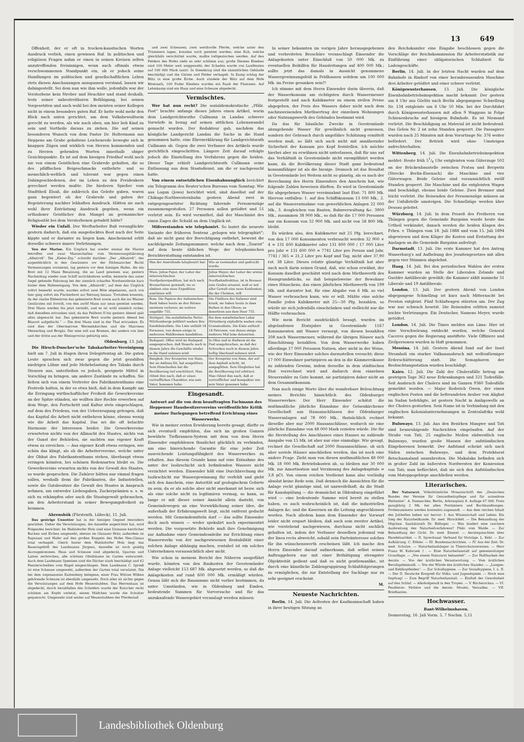13 649
Offenheit, der er oft in trocken-kaustischen Worten Ausdruck verlieh, einen gewissen Ruf. In politischen und religiösen Fragen nahm er einen in seinen Kreisen selten anzutreffenden freisinnigen, wenn auch oftmals etwas verschwommenen Standpunkt ein, ob er jedoch seine Handlungen im politischen und gesellschaftlichen Leben stets diesen Anschauungen anzupassen verstand, lassen wir dahingestellt. Sei dem nun wie ihm wolle, jedenfalls war der Verstorbene kein Streber und Heuchler und stand deshalb, trotz seiner unbestreitbaren Befähigung, bei seinen Vorgesetzten und auch wohl bei den meisten seiner Kollegen nicht in einem besonders guten Ruf. Er hatte wohl mehr den Blick nach unten gerichtet, um dem Volksbewußtsein gerecht zu werden, als wie nach oben, um hier lieb Kind zu sein und Vortheile daraus zu ziehen. Die auf seinen besonderen Wunsch von dem Pastor Dr. Holtermann aus Heppens am Grabe gehaltene Leichenrede bewegte sich in knappen Zügen und wirklich von Herzen kommenden und zu Herzen gehenden Worten innerhalb obiger Gesichtspunkte. Es ist auf dem hiesigen Friedhof wohl noch nie von einem Geistlichen eine Grabrede gehalten, die so des pfäffischen Beigeschmacks entbehrte und so menschlich-weltlich und tolerant war gegen einen Dahingeschiedenen, der im Leben zu den Freidenkern gerechnet werden mußte. Die biederen Spießer vom Stadttheil Elsaß, die zahlreich das Geleite gaben, waren ganz begeistert ob der Grabrede und gaben der Begeisterung nachher lebhaften Ausdruck. Hätten sie auch wohl ihrer Entrüstung Ausdruck gegeben, wenn ein orthodoxer Geistlicher den Mangel an germanischer Religiosität bei dem Verstorbenen getadelt hätte?
Wieder ein Unfall. Der Werftarbeiter Buß verunglückte gestern dadurch, daß ein ausgedocktes Boot nach der Seite kippte und er darunter zu liegen kam. Anscheinend erlitt derselbe schwere innere Verletzungen.
Von der Marine. Ein Unglück hat wieder einmal die Marine betroffen und zwar Mannschaften vom Vermessungsfahrzeug „Albatroß“. Die „Kieler-Ztg.“ schreibt darüber: „Der „Albatroß“, der augenblicklich in den Gewässern vor der Dithmarscher Bucht Vermessungen vornimmt, lag gestern vor dem hiesigen Hafen. Als ein Boot mit 12 Mann Besatzung, die an Land gewesen war, gestern Nachmittag wieder zum Schiff zurückkehren wollte, kenterte das unter Segel gehende Fahrzeug bei der ziemlich scharfen Nordwestbrise kurz hinter dem Hafeneingang. Von dem „Albatroß“, auf dem das Unglück sofort bemerkt wurde, wurden sofort zwei Böte abgelassen, auch von hier ging sofort ein Fischerboot zur Rettung hinaus. Trotzdem konnten, da der starke Ebbestrom das gekenterte Boot sowie auch die ins Wasser Gestürzten mit fortriß, von den zwölf Mann nur neun gerettet werden. Drei Mann werden bis jetzt vermißt, und es ist wohl ziemlich sicher, daß dieselben ertrunken sind, da das Peilboot II bis gestern Abend spät alles abgesucht hat. Das gekenterte Boot wurde gestern Abend bei Blauort aufgefischt.“ — Die drei Mann sind in der That ertrunken. Es sind dies der Obermatrose Wermelskirchen und die Matrosen Meinerling und Borgäs. Der eine soll aus Bremen, der andere von hier und der dritte aus der Rheinprovinz gebürtig sein.
Oldenburg, 13. Juli.
Die Hirsch-Duncker'sche Tabakarbeiter-Vereinigung hielt am 7. Juli in Hagen ihren Delegirtentag ab. Die guten Leute sprachen sich zwar gegen die jetzt gezahlten niedrigen Löhne und jede Mehrbelastung des Tabaks durch Steuern aus, unterließen es jedoch, geeignete Mittel in Vorschlag zu bringen, um andere Zustände zu schaffen. Sie ließen sich von einem Vertreter des Fabrikantenthums eine Festrede halten, in der es etwa hieß, daß in dem Kampfe um die Erringung wirthschaftlicher Freiheit die Gewerkvereine an der Spitze ständen, sie wollten ihre Rechte erwerben auf dem Wege, den Fortschritt und Kultur stets eingeschlagen, auf dem des Friedens, von der Ueberzeugung getragen, daß das Kapital die Arbeit nicht entbehren könne, ebenso wenig wie die Arbeit das Kapital. Das sei die oft belachte Harmonie der Interessen beider. Die Gewerkvereine erwarteten nichts von der Allmacht des Staates, nichts von der Gunst der Behörden, sie suchten aus eigener Kraft etwas zu erreichen. — Aus eigener Kraft etwas erringen, wie schön das klingt, als ob die Arbeitervereine, welche unter der Obhut des Fabrikantenthums stehen, überhaupt etwas erringen könnten, bei schönen Redensarten bleibt es. Die Gewerkvereine erwarten nichts von der Gewalt des Staates, so wurde gesprochen. Die Zuhörer hätten nur einmal fragen sollen, weshalb denn die Fabrikanten, die Industriellen, sowie die Gutsbesitzer die Gewalt des Staates in Anspruch nehmen, um entweder Liebesgaben, Zuckerprämien u. s. w. sich zu erkämpfen oder auch die Staatsgewalt gebrauchen, um den Arbeiterstand in seiner Bewegungsfreiheit zu hemmen.
Ahrensbök (Fürstenth. Lübeck), 11. Juli.
Das gestrige Unwetter hat in der hiesigen Gegend besonders gewüthet. Ueber die Verwüstungen, die dasselbe angerichtet hat, wird Folgendes berichtet: Im Wahlsdorfer Holz sind eine Unmasse herrlicher Buchen und Eichen umgeweht, ebenso im Glasauer Holz; außerdem ist Rapssaat und Hafer auf den großen Koppeln des Hofes Neu-Glasau total verhagelt. Gleich hinter dem Wahlsdorfer Holz liegt das Bauerngehöft des Landmanns Jürgens, dasselbe ist noch gnädig davongekommen. Haus und Scheune sind abgedeckt, Sparren und Latten zerbrochen, alle schönen Obstbäume im Garten entwurzelt. Auch dem Landmann Speetzen sind die Dächer stark beschädigt und 42 Fensterscheiben vom Hagel eingeschlagen. Dem Landmann C. Sprieß ist eine Scheune umgeweht, außerdem der Garten total verwüstet. Die bei dem sogenannten Kattenberg belegene, einer Frau Wittwe Wilken gehörende Scheune ist ebenfalls umgeweht. Doch alles ist nichts gegen die Verwüstungen auf dem Hofe Heuerstubben. Das Herrenhaus ist abgedeckt, durch herabfallen des Schiefers wurde der Kutscher recht schlimm am Kopfe verletzt, einem Mädchen wurde die Schulter gequetscht. Umgeweht sind weiter auf Heuerstubben der Pferdestall
und zwei Scheunen; zwei werthvolle Pferde, welche unter den Trümmern lagen, konnten noch gerettet werden; eine Kuh, welche gleichfalls verschüttet wurde, mußte todtgestochen werden. Auf den Feldern des Hofes sieht es sehr schlimm aus; große Diemen Kleeheu sind 100 Meter weit weggeweht; der Schaden wurde von Landleuten auf 100 000 Mark taxirt. In Steenkrug sind die sämmtlichen Gebäude beschädigt und die Gärten und Felder verhagelt. In Kamp schlug der Blitz in eine große Eiche. Auch zündete der Blitz auf dem Hofe Blomnath, 100 Fuder Kleeheu wurden ein Raub der Flammen. Auf Lehmkamp sind ein Haus und eine Scheune abgedeckt.
Vermischtes.
Wer hat nun recht? Die sozialdemokratische „Pfälz. Post“ brachte anfangs dieses Jahres einen Artikel, worin dem Landgerichtsrathe Cullmann in Landau schwere Vorwürfe in bezug auf seinen sittlichen Lebenswandel gemacht wurden. Der Redakteur gab, nachdem das königliche Landgericht Landau die Sache in die Hand genommen hatte, eine Ehrenerklärung für Landgerichtsrath Cullmann ab. Gegen die zwei Verfasser des Artikels wurde gerichtlich eingeschritten. Längere Zeit darauf erfolgte jedoch die Einstellung des Verfahrens gegen die beiden. Dieser Tage erhielt Landgerichtsrath Cullmann seine Entlassung aus dem Staatsdienst, um die er nachgesucht hatte.
Von einem entsetzlichen Eisenbahnunglück berichtet ein Telegramm des Reuter'schen Bureaus vom Sonntag: Wie aus Logan (Jowa) berichtet wird, sind daselbst auf der Chikago-Northwesternbahn gestern Abend zwei in entgegengesetzter Richtung fahrende Personenzüge zusammengestoßen. 27 Personen sollen getödtet und 51 verletzt sein. Es wird vermuthet, daß der Maschinist des einen Zuges die Schuld an dem Unglück ist.
Mißverstanden wie telephonirt. So lautet die neueste Variante der früheren Sentenz „gelogen wie telegraphirt“; daß sie nicht ganz der Berechtigung entbehrt, beweist die nachfolgende Zeitungsnummer, welche nach dem „Tourist“ auf dem heute üblichen Wege der telephonischen Berichterstattung entstanden ist.
| Was der Ausrufende telephonirt hat: | Wie es verstanden und gedruckt wurde: |
| --- | --- |
| Wien. Julius Payer, der Leiter der österreichischen Nordpolarexpedition, hat sich nach Bremerhaven gewandt, wo er alsdann eine neue Expedition ausrüsten will. | Julius Meyer, der Leiter der ersten österreichischen Nordbahndirektion, ist in Bremen zum Grafen ernannt, weil er mit aller Gewalt eine neue Konfession, die der Christen, will. |
| Rom. Die Papiere der italienischen Bank haben heute an den Börsen meistens verloren; sie notiren ungefähr 755. | Die Füsiliere der Italiener sind krank, sie haben heute in dass Reihen in den Ohren; es desertiren aus dem Heer 755. |
| Stuttgart. Die sozialistische Partei Württembergs publizirt soeben ihre Kandidatenliste. Die Liste enthält 18 Personen, von denen einige in mehreren Wahlkreisen kandidiren. | Bei dem sozialistischen Lakai Hirtenberg explodirte soeben eine Granatenkiste. Die Kiste enthielt 18 Patronen, von denen einige mehrere Mal leise detonirten. |
| Budapest. Offen wird im Budapest ausgesprochen, daß Weserle noch in diesem Jahre die Geschäfte wieder in die Hand nehmen wird. | In Ofen und in Budweis ist die Pest ausgebrochen, so daß der Schrecken noch in diesem Jahre heftig überhand nehmen wird. |
| Bangkok. Der Kronprinz von Siam, der an Asthma litt, hat ausgelitten. Sein Hinscheiden hat die Bevölkerung tief erschüttert. Man rühmt ihm nach, daß er einen vortrefflichen Charakter, wie sein Vater, besessen habe. | Der Kronprinz von Siam, der auf dem Asphalt schritt, ist ausgeglitten. Sein Hingleiten hat die Bevölkerung tief erbittert. Man rühmt ihm nach, daß er vortrefflicher und kompakter wie sein Vater gesessen habe. |
Eingesandt.
Antwort auf die von dem beauftragten Fachmann des Heppenser Hausbesitzervereins veröffentlichte Kritik meiner Darlegungen betreffend Errichtung eines Wasserwerks.
Wie in meiner ersten Erwiderung bereits gesagt, dürfte es sich eventuell empfehlen, das sich im großen Ganzen bewährte Tiefbrunnen-System mit dem von dem Herrn Einsender empfohlenen thunlichst glücklich zu verbinden, um eine hinreichende Garantie für eine jeder Zeit ausreichende Leistungsfähigkeit des Wasserwerkes zu erhalten. Aus diesem Grunde kann auf eine Entnahme des unter der Isolirschicht sich befindenden Wassers nicht verzichtet werden. Einsender hält eine Durchbrechung der Isolirschicht zur Wassergewinnung für verfehlt und giebt sich den Anschein, eine Autorität auf geologischem Gebiete zu sein; da er als solche aber nicht anerkannt ist bezw. sich als eine solche nicht zu legitimiren vermag, so kann, so lange er mit dieser seiner Ansicht allein dasteht, von Gemeindewegen an eine Verwirklichung seiner Idee, die außerhalb der Erfahrungswelt liegt, nicht entfernt gedacht werden. Mit Gemeindemitteln darf — das sollte Einsender doch auch wissen — weder spekulirt noch experimentirt werden. Die vorgesetzte Behörde muß ihre Genehmigung zur Aufnahme einer Gemeindeanleihe zur Errichtung eines Wasserwerks von der nachgewiesenen Rentabilität einer solchen Anlage abhängig machen, rentabel ist ein solches Unternehmen voraussichtlich aber nicht.
Wie schon in meinem Bericht des Näheren ausgeführt wurde, könnten von den Baukosten der Geestemünder Anlage vielleicht 153 687 Mk. abgesetzt werden, so daß die Anlagekosten auf rund 600 000 Mk. ermäßigt würden. Genau läßt sich die Bausumme nicht vorher bestimmen, da unter Umständen, wie in Oldenburg und Emden, bedeutende Summen für Vorversuche und für das anzukaufende Wassergebiet veranslagt werden müssen.
In seiner bekannten im vorigen Jahre herausgegebenen und verbreiteten Broschüre veranschlagt Einsender die Anlagekosten unter Einschluß von 50 000 Mk. zu eventuellen Beihilfen für Hausleitungen auf 400 000 Mk.; sollte jetzt das damals in Aussicht genommene Wassergewinnungsfeld in Feldhausen seitdem um 100 000 Mk. im Preise gesunken sein?!
Ich stimme mit dem Herrn Einsender darin überein, daß der Wasserkonsum am richtigsten durch Wassermesser festgestellt und nach Kubikmeter zu einem zivilen Preise abgegeben, der Preis des Wassers daher nicht nach dem nachzuweisenden Miethsertrag der einzelnen Wohnungen oder Nutzungswerth des Gebäudes bestimmt wird.
Da das für häusliche Zwecke in Geestemünde abzugebende Wasser für gewöhnlich nicht gemessen, sondern der Gebrauch durch ungefähre Schätzung ermittelt werden muß, so läßt sich auch nicht mit annähernder Sicherheit der Konsum pro Kopf feststellen. Ich möchte hierbei aber zu erwähnen nicht unterlassen, daß für uns auf das Verhältniß in Geestemünde nicht exemplifizirt werden kann, da die Bevölkerung dieser Stadt ganz bedeutend konsumfähiger ist als die hiesige. Dennoch ist das Resultat in Geestemünde bei Weitem nicht so günstig, als es nach der Berechnung des Herrn Einsenders den Anschein hat, wie folgende Zahlen beweisen dürften. Es wird in Geestemünde für abgegebenes Wasser vereinnahmt laut Etat: 71 800 Mk. Hiervon entfallen: 1. auf den Schiffskonsum 13 000 Mk., 2. auf die Wasserentnahme von gewerblichen Anlagen 22 000 Mk., 3. desgleichen von Bauten, Bahnverwaltung &c. 3900 Mk., zusammen 38 900 Mk., so daß für die 17 000 Personen nur ein Konsum von 32 900 Mk. und nicht von 58 800 Mk. bleibt.
Es würden also, den Kubikmeter mit 25 Pfg. berechnet, von den 17 000 Konsumenten verbraucht werden 32 900 × 4 = 131 600 Kubikmeter oder 131 600 000 / 17 000 Liter pro Jahr = 131 600 000 = 7741 Liter pro Person und Jahr, 7741 / 365 = 21,2 Liter pro Kopf und Tag, nicht aber 37,90 rot. 38 Liter. Dieses relativ günstige Verhältniß hat aber auch noch darin seinen Grund, daß, wie schon erwähnt, der Konsum daselbst geschätzt wird nach dem Miethswerth des Hausgrundstücks, so daß beispielsweise der Bewohner eines Häuschens, das einen jährlichen Miethswerth von 199 Mk. und darunter hat, für eine Abgabe von 6 Mk. so viel Wasser verbrauchen kann, wie er will. Müßte eine solche Familie jeden Kubikmeter mit 25—30 Pfg. bezahlen, so würde sie sich jedenfalls einschränken und vielleicht nur die Hälfte verbrauchen.
Wie mein Bericht ausdrücklich besagt, wurden im abgelaufenen Etatsjahre in Geestemünde 1167 Konsumenten mit Wasser versorgt, von diesen bezahlten 208 nach Wassermesser, während die übrigen Häuser nach Einschätzung bezahlten. Von dem Wasserwerke haben allerdings 17 000 Personen Nutzen, aber nicht in der Weise, wie der Herr Einsender solches darzustellen versucht; diese 17 000 Einwohner partizipiren an den in die Kämmereikasse zu zahlenden Gewinn, indem derselbe in dem städtischen Etat verrechnet wird und dadurch dem einzelnen Steuerzahler zu Gute kommt, sie partizipiren daher nicht an dem Gesammtkonsum.
Nun noch einige Worte über die wunderbare Beleuchtung meines Berichts hinsichtlich des Oldenburger Wasserwerkes: Der Herr Einsender schätzt die muthmaßliche jährliche Einnahme der Gelsenkirchener Gesellschaft aus Hausanschlüssen der Oldenburger Wasseranlagen auf 78 000 Mk., thatsächlich rechnet dieselbe aber nur 2000 Hausanschlüsse, wodurch sie eine jährliche Einnahme von 48 000 Mark erzielen würde. Die für die Herstellung des Anschlusses eines Hauses zu zahlende Ausgabe von 15 Mk. ist aber nur eine einmalige. Wie gesagt, rechnet die Gesellschaft auf 2000 Hausanschlüsse, ob sich aber soviele Häuser anschließen werden, das ist noch eine andere Frage. Zieht man von diesen muthmaßlichen 48 000 Mk. 18 000 Mk. Betriebskosten ab, so bleiben nur 30 000 Mk. zur Amortisation und Verzinsung des Anlagekapitals = 3,8 pCt. Von einem reichen Verdienst kann also vorläufig absolut keine Rede sein. Daß dennoch die Aussichten für die Anlage recht günstige sind, ist unzweifelhaft, da die Stadt für Kanalspülung — die demnächst in Oldenburg eingeführt wird — eine bedeutende Summe wird bereit zu stellen haben, es auch wahrscheinlich ist, daß die industriellen Anlagen &c. und die Kasernen an die Leitung angeschlossen werden. Nach alledem kann dem Einsender der Vorwurf leider nicht erspart bleiben, daß auch sein zweiter Artikel, wie vorstehend nachgewiesen, durchaus nicht sachlich gehalten ist, indem der Verfasser desselben jedesmal von der linea recta abweicht, sobald sein Parteiinteresse solches für ihn wünschenswerth erscheinen läßt. Ich mache den Herrn Einsender darauf aufmerksam, daß selbst seinen Auftraggebern nur mit einer Bethätigung strengster Objektivität gedient und daß es nicht gentlemanlike, ist durch eine künstliche Zahlengruppirung Schlußfolgerungen zu ermöglichen, die zur Entstellung der Sachlage nur zu sehr geeignet erscheint.
M.
Neueste Nachrichten.
Berlin, 14. Juli. Die Aeltesten der Kaufmannschaft haben in ihrer heutigen Sitzung an
den Reichskanzler eine Eingabe beschlossen gegen die Vorschläge der Reichskommission für Arbeiterstatistik zur Einführung einer obligatorischen Schlußzeit für Ladengeschäfte.
Berlin, 14. Juli. In der letzten Nacht wurden auf dem Bahnhofe in Rixdorf von einer heranbrausenden Maschine drei Arbeiter getödtet und einer schwer verletzt.
Königswusterhausen, 13. Juli. Die königliche Eisenbahnbetriebsinspektion macht bekannt: Der gestern um 4 Uhr aus Görlitz nach Berlin abgegangene Schnellzug Nr. 134 entgleiste um 6 Uhr 50 Min. bei der Durchfahrt durch Königswusterhausen mit allen 9 Waggons in Folge Schienenbruchs auf hiesigem Bahnhofe. Es ist Niemand verletzt. Die Beschädigung an Material ist nicht bedeutend. Das Geleis Nr. 2 ist zehn Stunden gesperrt. Die Passagiere wurden nach 25 Minuten mit dem Vorortzuge Nr. 376 weiter befördert. Der Betrieb wird ohne Umsteigen aufrechterhalten.
Wittenberg, 14. Juli. Die Eisenbahnbetriebsinspektion meldet: Heute früh 51/4 Uhr entgleisten vom Güterzuge 502 an der Brückenbaustelle zwischen Pratau und Bergwitz (Strecke Berlin-Eisenach) die Maschine und vier Güterwagen. Beide Geleise sind voraussichtlich zwölf Stunden gesperrt. Die Maschine und die entgleisten Wagen sind beschädigt, ebenso beide Geleise. Zwei Bremser sind leicht verletzt. Die Reisenden der Personenzüge müssen an der Unfallstelle umsteigen. Die Schnellzüge werden über Dessau geleitet.
Würzburg, 14. Juli. In dem Prozeß des Freiherrn von Thüngen gegen die Gemeinde Burgsinn wurde heute das Urtheil verkündet, danach werden die beiden Klagen des Frhrn. v. Thüngen vom 18. Juli 1888 und vom 15. Juli 1894 abgewiesen und dem Kläger die Kosten und Erstattung der Auslagen an die Gemeinde Burgsinn auferlegt.
Darmstadt, 13. Juli. Die erste Kammer hat den Antrag Wasserburg's auf Aufhebung des Jesuitengesetzes mit allen gegen vier Stimmen abgelehnt.
Haag, 14. Juli. Bei den periodischen Wahlen der ersten Kammer wurden an Stelle der Liberalen Zelande und Gueldre Antiliberale gewählt; die Kammer zählt nunmehr 31 Liberale und 19 Antiliberale.
London, 13. Juli. Der gestern Abend von London abgegangene Schnellzug ist kurz nach Mitternacht bei Preston entgleist. Fünf Schlafwagen stürzten um. Der Zug war nur schwach besetzt. Die Reisenden erlitten zumeist leichte Verletzungen. Ein Deutscher, Namens Meyer, wurde getödtet.
London, 14. Juli. Die Times melden aus Lima: Hier ist eine Verschwörung entdeckt worden, welche General Caceres gegen die Regierung anstiftete. Viele Offiziere und Zivilpersonen wurden in Haft genommen.
Messina, 14. Juli. Gestern Abend fand auf der Insel Stromboli ein starker Vulkanausbruch mit wellenförmiger Erderschütterung statt. Die Semaphoren der Beobachtungsstation wurden beschädigt.
Kairo, 12. Juli. Die Zahl der Cholerafälle betrug am gestrigen Tage 362 neue Erkrankungen und 321 Todesfälle. Seit Ausbruch der Cholera sind im Ganzen 9360 Todesfälle gemeldet worden. — Major Roderich Owen, der einen englischen Posten und die befreundeten Araber von Alighat im Sudan befehligte, ist gestern Nacht in Amligowells an der Cholera gestorben. Sein Name ist in Verbindung mit den englischen Kolonialunternehmungen in Zentralafrika wohl bekannt.
Buluwayo, 13. Juli. Aus den Bezirken Mangwe und Tati sind beunruhigende Nachrichten eingelaufen. Auf der Straße von Tati, 25 englische Meilen südwestlich von Buluwayo, wurden große Massen der aufständischen Eingeborenen bemerkt. Der Aufstand scheint sich nach Süden zwischen Buluwayo, und dem Protektorat Betschuanaland auszubreiten. Die Makalaka befinden sich in großer Zahl im äußersten Nordwesten der Konzession von Tati; man befürchtet, daß sie sich den Aufständischen vom Matoppogebirge anschließen werden.
Literarisches.
Der Naturarzt. Volksthümliche Monatsschrift des „Deutschen Bundes der Vereine für Gesundheitspflege und für arzneilose Heilweise“. A. Damaschke, Berlin, Arkonaplatz 8. Auflage 67 000. Preis ganzjährig 2 Mk. bei allen Postämtern und Buchhandlungen. Probenummern werden kostenlos zugesandt. — Aus dem reichen Inhalt des Juliheftes heben wir hervor: I. Aus Wissenschaft und Leben: Ein Sieg der Naturheilkunde. Dr. med. Hirschfeld. — Die Behandlung der Migräne. Sanitätsrath Dr. Bilfinger. — Was hindert eine raschere Ausbreitung des Naturheilverfahrens? Philo vom Walde. — Zur Behandlung der Gicht. Dr. med. Emmel. — Aerztegutachten über Handelsartikel. — II. Sprechsaal: Verband für Vorträge. L. Kehl. — Zur Aufklärung. C. Köhler. — III. Bundesnachrichten. — IV. Aus der Zeit: Dr. med. Schulze. — Naturheilanhänger in Thierschutzvereinen. — Herr Franz W. Kubicsek †. — Eine Naturheilanstalt auf gemeinnütziger Grundlage. — „Von einem Naturarzt behandelt“. — Zur Haftbarkeit der Aerzte. — Von der ärztlichen Verantwortung. — Vom ärztlichen Berufsgeheimniß. — Von der Würde des ärztlichen Standes. — „Lungen- und Kehlkopfleiden“. — Zur Schulhygiene. — Zur Sozialhygiene, I. u. II. — Der II. Deutsche Kongreß für Volks- und Jugendspiele. — Noch eine Impfung! — Zum Begriff Naturheilanstalt. — Einfluß der Gewohnheit auf den Schlaf. — Alkoholgenuß in den Tropen. — V. Bücherschau. — VI. Feuilleton: Molière und die Aerzte. Moulet, Versailles. — VII. Briefkasten.
Hochwasser.
Bant-Wilhelmshaven.
Donnerstag, 16. Juli Vorm. 5, 7 Nachm. 5,11
Landesbibliothek Oldenburg